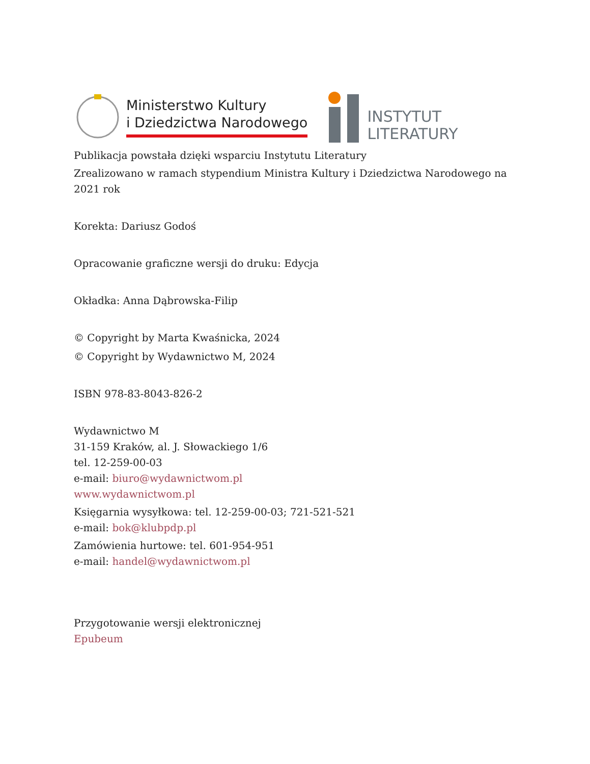Ministerstwo Kultury
i Dziedzictwa Narodowego
INSTYTUT
LITERATURY
Publikacja powstała dzięki wsparciu Instytutu Literatury
Zrealizowano w ramach stypendium Ministra Kultury i Dziedzictwa Narodowego na 2021 rok
Korekta: Dariusz Godoś
Opracowanie graficzne wersji do druku: Edycja
Okładka: Anna Dąbrowska-Filip
© Copyright by Marta Kwaśnicka, 2024
© Copyright by Wydawnictwo M, 2024
ISBN 978-83-8043-826-2
Wydawnictwo M
31-159 Kraków, al. J. Słowackiego 1/6
tel. 12-259-00-03
e-mail: biuro@wydawnictwom.pl
www.wydawnictwom.pl
Księgarnia wysyłkowa: tel. 12-259-00-03; 721-521-521
e-mail: bok@klubpdp.pl
Zamówienia hurtowe: tel. 601-954-951
e-mail: handel@wydawnictwom.pl
Przygotowanie wersji elektronicznej
Epubeum